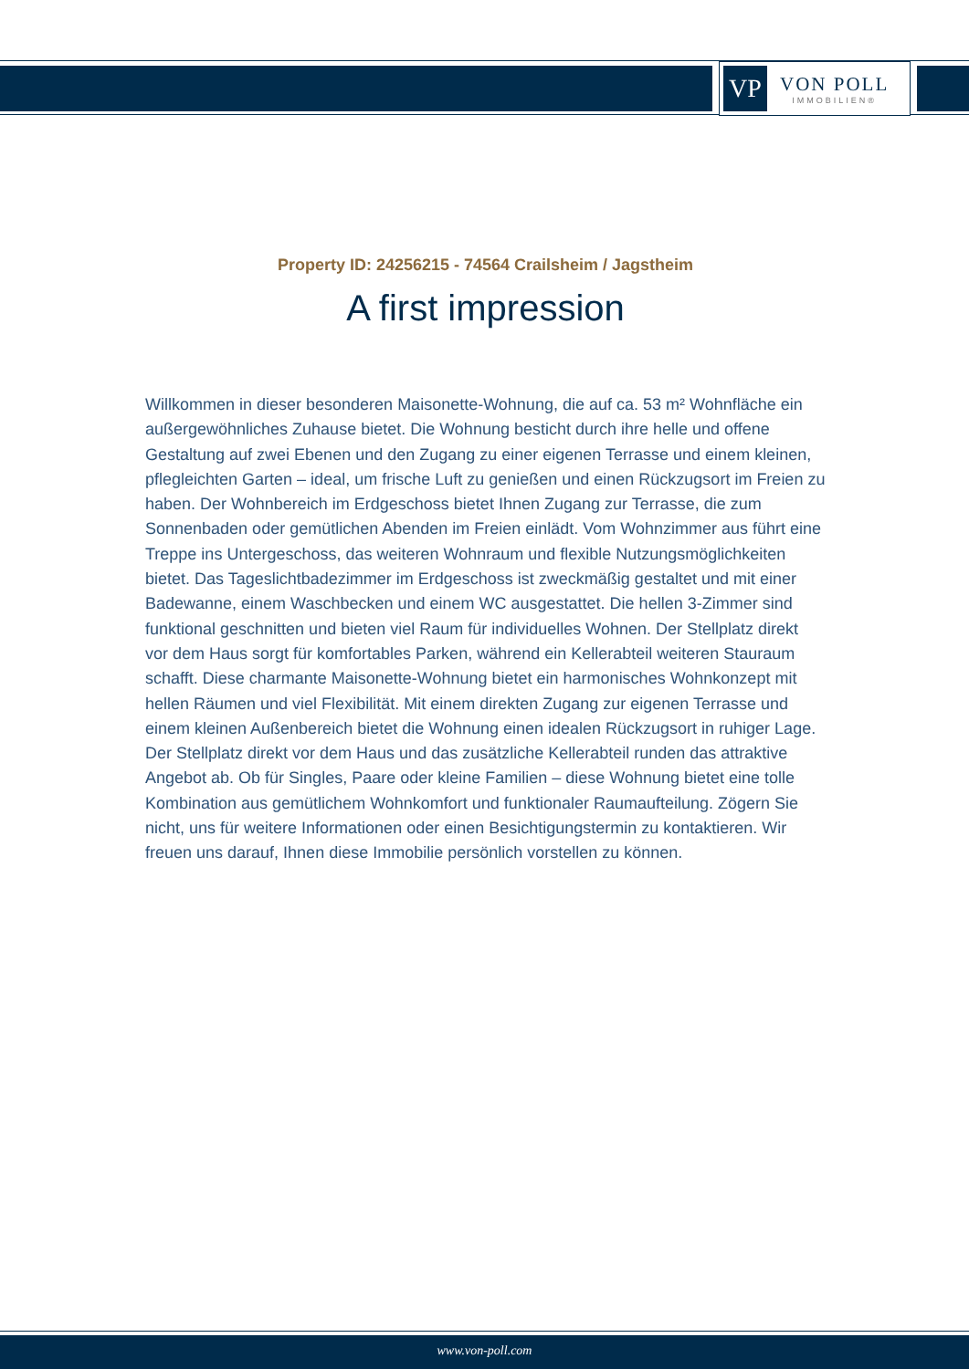VP
VON POLL
IMMOBILIEN®
Property ID: 24256215 - 74564 Crailsheim / Jagstheim
A first impression
Willkommen in dieser besonderen Maisonette-Wohnung, die auf ca. 53 m² Wohnfläche ein außergewöhnliches Zuhause bietet. Die Wohnung besticht durch ihre helle und offene Gestaltung auf zwei Ebenen und den Zugang zu einer eigenen Terrasse und einem kleinen, pflegleichten Garten – ideal, um frische Luft zu genießen und einen Rückzugsort im Freien zu haben. Der Wohnbereich im Erdgeschoss bietet Ihnen Zugang zur Terrasse, die zum Sonnenbaden oder gemütlichen Abenden im Freien einlädt. Vom Wohnzimmer aus führt eine Treppe ins Untergeschoss, das weiteren Wohnraum und flexible Nutzungsmöglichkeiten bietet. Das Tageslichtbadezimmer im Erdgeschoss ist zweckmäßig gestaltet und mit einer Badewanne, einem Waschbecken und einem WC ausgestattet. Die hellen 3-Zimmer sind funktional geschnitten und bieten viel Raum für individuelles Wohnen. Der Stellplatz direkt vor dem Haus sorgt für komfortables Parken, während ein Kellerabteil weiteren Stauraum schafft. Diese charmante Maisonette-Wohnung bietet ein harmonisches Wohnkonzept mit hellen Räumen und viel Flexibilität. Mit einem direkten Zugang zur eigenen Terrasse und einem kleinen Außenbereich bietet die Wohnung einen idealen Rückzugsort in ruhiger Lage. Der Stellplatz direkt vor dem Haus und das zusätzliche Kellerabteil runden das attraktive Angebot ab. Ob für Singles, Paare oder kleine Familien – diese Wohnung bietet eine tolle Kombination aus gemütlichem Wohnkomfort und funktionaler Raumaufteilung. Zögern Sie nicht, uns für weitere Informationen oder einen Besichtigungstermin zu kontaktieren. Wir freuen uns darauf, Ihnen diese Immobilie persönlich vorstellen zu können.
www.von-poll.com